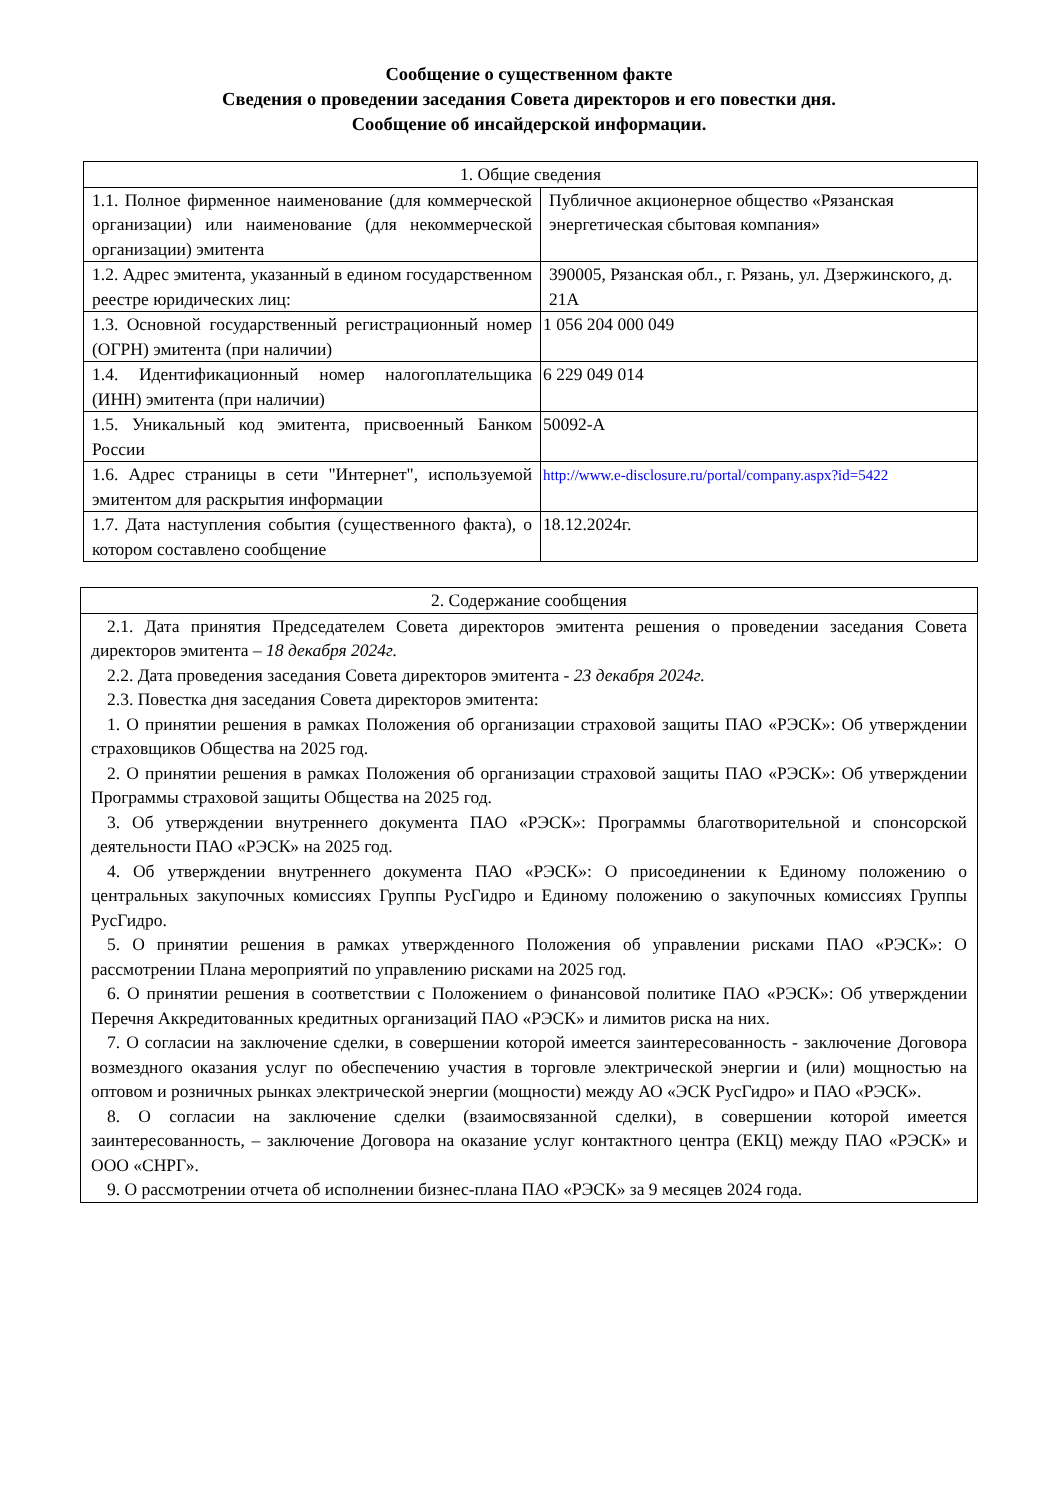Сообщение о существенном факте
Сведения о проведении заседания Совета директоров и его повестки дня.
Сообщение об инсайдерской информации.
| 1. Общие сведения | |
| 1.1. Полное фирменное наименование (для коммерческой организации) или наименование (для некоммерческой организации) эмитента | Публичное акционерное общество «Рязанская энергетическая сбытовая компания» |
| 1.2. Адрес эмитента, указанный в едином государственном реестре юридических лиц: | 390005, Рязанская обл., г. Рязань, ул. Дзержинского, д. 21А |
| 1.3. Основной государственный регистрационный номер (ОГРН) эмитента (при наличии) | 1 056 204 000 049 |
| 1.4. Идентификационный номер налогоплательщика (ИНН) эмитента (при наличии) | 6 229 049 014 |
| 1.5. Уникальный код эмитента, присвоенный Банком России | 50092-A |
| 1.6. Адрес страницы в сети "Интернет", используемой эмитентом для раскрытия информации | http://www.e-disclosure.ru/portal/company.aspx?id=5422 |
| 1.7. Дата наступления события (существенного факта), о котором составлено сообщение | 18.12.2024г. |
| 2. Содержание сообщения |
| 2.1. Дата принятия Председателем Совета директоров эмитента решения о проведении заседания Совета директоров эмитента – 18 декабря 2024г. 2.2. Дата проведения заседания Совета директоров эмитента - 23 декабря 2024г. 2.3. Повестка дня заседания Совета директоров эмитента: 1. О принятии решения в рамках Положения об организации страховой защиты ПАО «РЭСК»: Об утверждении страховщиков Общества на 2025 год. 2. О принятии решения в рамках Положения об организации страховой защиты ПАО «РЭСК»: Об утверждении Программы страховой защиты Общества на 2025 год. 3. Об утверждении внутреннего документа ПАО «РЭСК»: Программы благотворительной и спонсорской деятельности ПАО «РЭСК» на 2025 год. 4. Об утверждении внутреннего документа ПАО «РЭСК»: О присоединении к Единому положению о центральных закупочных комиссиях Группы РусГидро и Единому положению о закупочных комиссиях Группы РусГидро. 5. О принятии решения в рамках утвержденного Положения об управлении рисками ПАО «РЭСК»: О рассмотрении Плана мероприятий по управлению рисками на 2025 год. 6. О принятии решения в соответствии с Положением о финансовой политике ПАО «РЭСК»: Об утверждении Перечня Аккредитованных кредитных организаций ПАО «РЭСК» и лимитов риска на них. 7. О согласии на заключение сделки, в совершении которой имеется заинтересованность - заключение Договора возмездного оказания услуг по обеспечению участия в торговле электрической энергии и (или) мощностью на оптовом и розничных рынках электрической энергии (мощности) между АО «ЭСК РусГидро» и ПАО «РЭСК». 8. О согласии на заключение сделки (взаимосвязанной сделки), в совершении которой имеется заинтересованность, – заключение Договора на оказание услуг контактного центра (ЕКЦ) между ПАО «РЭСК» и ООО «СНРГ». 9. О рассмотрении отчета об исполнении бизнес-плана ПАО «РЭСК» за 9 месяцев 2024 года. |